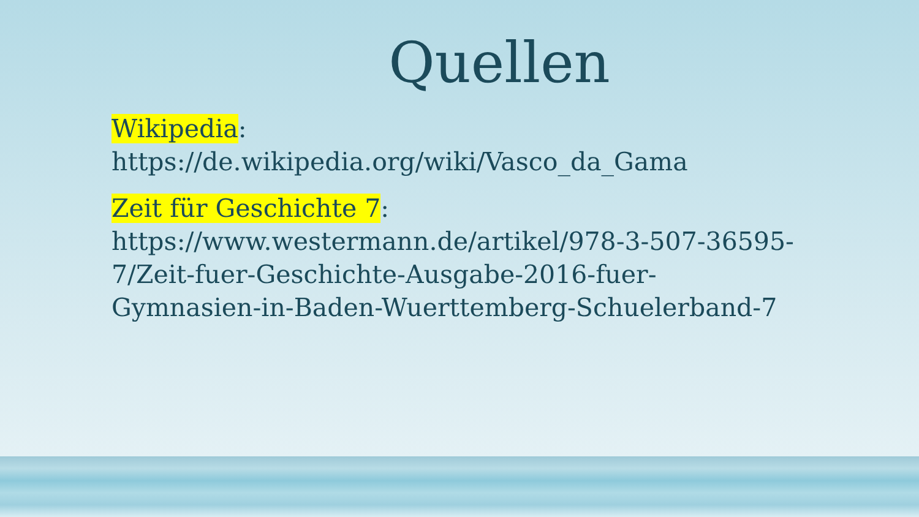Quellen
Wikipedia:
https://de.wikipedia.org/wiki/Vasco_da_Gama
Zeit für Geschichte 7:
https://www.westermann.de/artikel/978-3-507-36595-7/Zeit-fuer-Geschichte-Ausgabe-2016-fuer-Gymnasien-in-Baden-Wuerttemberg-Schuelerband-7